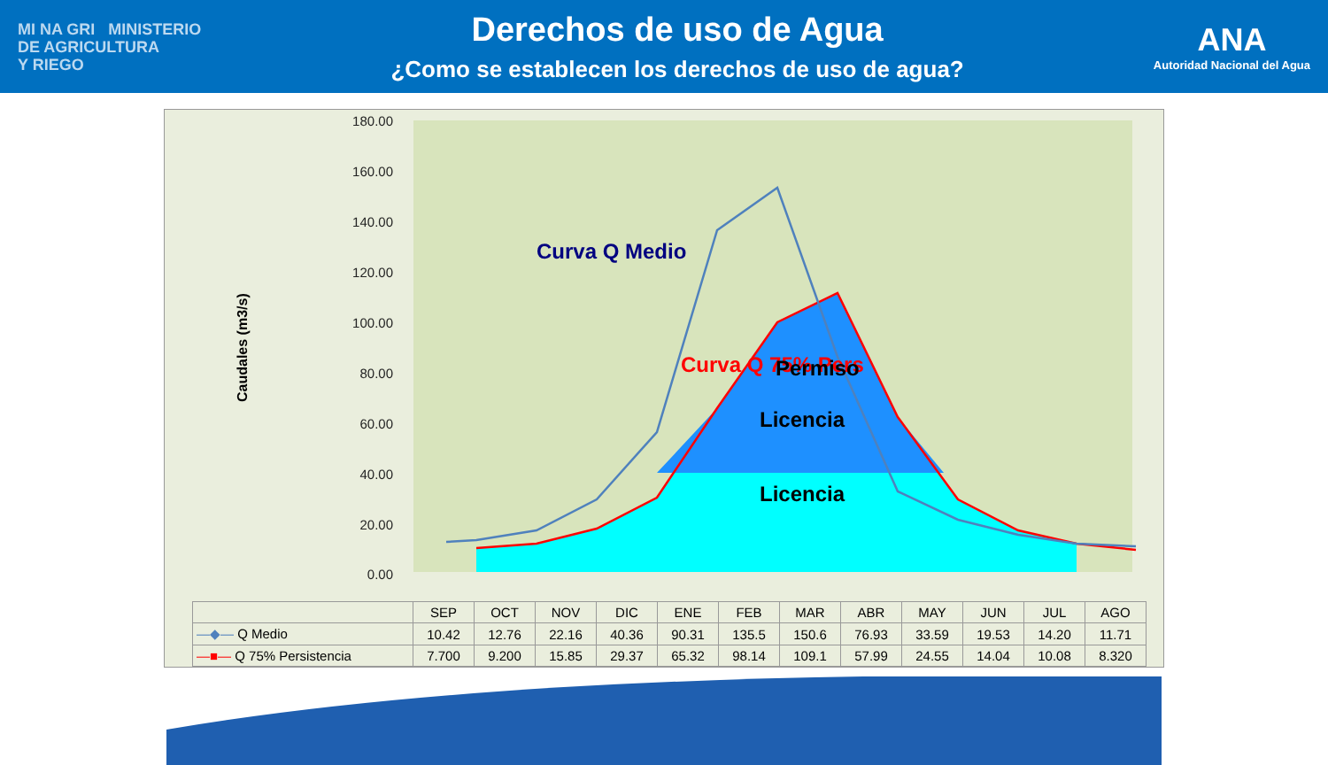MI NA GRI MINISTERIO
DE AGRICULTURA
Y RIEGO
Derechos de uso de Agua
¿Como se establecen los derechos de uso de agua?
ANA
Autoridad Nacional del Agua
180.00
160.00
140.00
120.00
100.00
80.00
60.00
40.00
20.00
0.00
Caudales (m3/s)
Curva Q Medio
Curva Q 75% Pers
Permiso
Licencia
Licencia
| | SEP | OCT | NOV | DIC | ENE | FEB | MAR | ABR | MAY | JUN | JUL | AGO |
| --- | --- | --- | --- | --- | --- | --- | --- | --- | --- | --- | --- | --- |
| —◆— Q Medio | 10.42 | 12.76 | 22.16 | 40.36 | 90.31 | 135.5 | 150.6 | 76.93 | 33.59 | 19.53 | 14.20 | 11.71 |
| —■— Q 75% Persistencia | 7.700 | 9.200 | 15.85 | 29.37 | 65.32 | 98.14 | 109.1 | 57.99 | 24.55 | 14.04 | 10.08 | 8.320 |